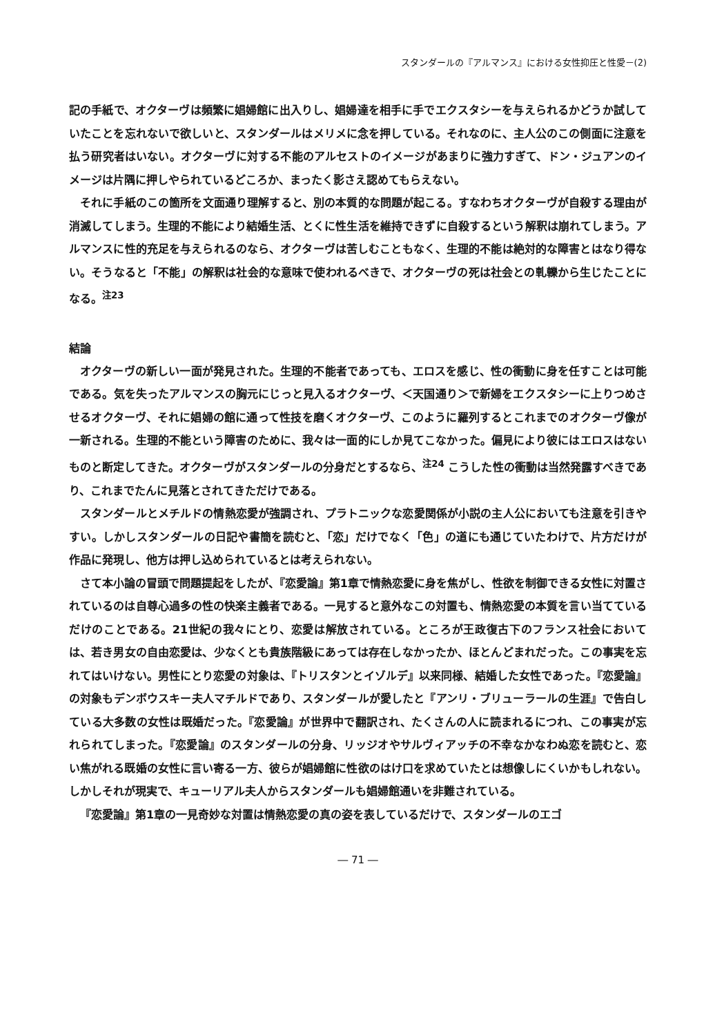スタンダールの『アルマンス』における女性抑圧と性愛－(2)
記の手紙で、オクターヴは頻繁に娼婦館に出入りし、娼婦達を相手に手でエクスタシーを与えられるかどうか試していたことを忘れないで欲しいと、スタンダールはメリメに念を押している。それなのに、主人公のこの側面に注意を払う研究者はいない。オクターヴに対する不能のアルセストのイメージがあまりに強力すぎて、ドン・ジュアンのイメージは片隅に押しやられているどころか、まったく影さえ認めてもらえない。
それに手紙のこの箇所を文面通り理解すると、別の本質的な問題が起こる。すなわちオクターヴが自殺する理由が消滅してしまう。生理的不能により結婚生活、とくに性生活を維持できずに自殺するという解釈は崩れてしまう。アルマンスに性的充足を与えられるのなら、オクターヴは苦しむこともなく、生理的不能は絶対的な障害とはなり得ない。そうなると「不能」の解釈は社会的な意味で使われるべきで、オクターヴの死は社会との軋轢から生じたことになる。<sup>注23</sup>
結論
オクターヴの新しい一面が発見された。生理的不能者であっても、エロスを感じ、性の衝動に身を任すことは可能である。気を失ったアルマンスの胸元にじっと見入るオクターヴ、＜天国通り＞で新婦をエクスタシーに上りつめさせるオクターヴ、それに娼婦の館に通って性技を磨くオクターヴ、このように羅列するとこれまでのオクターヴ像が一新される。生理的不能という障害のために、我々は一面的にしか見てこなかった。偏見により彼にはエロスはないものと断定してきた。オクターヴがスタンダールの分身だとするなら、<sup>注24</sup> こうした性の衝動は当然発露すべきであり、これまでたんに見落とされてきただけである。
スタンダールとメチルドの情熱恋愛が強調され、プラトニックな恋愛関係が小説の主人公においても注意を引きやすい。しかしスタンダールの日記や書簡を読むと、「恋」だけでなく「色」の道にも通じていたわけで、片方だけが作品に発現し、他方は押し込められているとは考えられない。
さて本小論の冒頭で問題提起をしたが、『恋愛論』第1章で情熱恋愛に身を焦がし、性欲を制御できる女性に対置されているのは自尊心過多の性の快楽主義者である。一見すると意外なこの対置も、情熱恋愛の本質を言い当てているだけのことである。21世紀の我々にとり、恋愛は解放されている。ところが王政復古下のフランス社会においては、若き男女の自由恋愛は、少なくとも貴族階級にあっては存在しなかったか、ほとんどまれだった。この事実を忘れてはいけない。男性にとり恋愛の対象は、『トリスタンとイゾルデ』以来同様、結婚した女性であった。『恋愛論』の対象もデンボウスキー夫人マチルドであり、スタンダールが愛したと『アンリ・ブリューラールの生涯』で告白している大多数の女性は既婚だった。『恋愛論』が世界中で翻訳され、たくさんの人に読まれるにつれ、この事実が忘れられてしまった。『恋愛論』のスタンダールの分身、リッジオやサルヴィアッチの不幸なかなわぬ恋を読むと、恋い焦がれる既婚の女性に言い寄る一方、彼らが娼婦館に性欲のはけ口を求めていたとは想像しにくいかもしれない。しかしそれが現実で、キューリアル夫人からスタンダールも娼婦館通いを非難されている。
『恋愛論』第1章の一見奇妙な対置は情熱恋愛の真の姿を表しているだけで、スタンダールのエゴ
― 71 ―